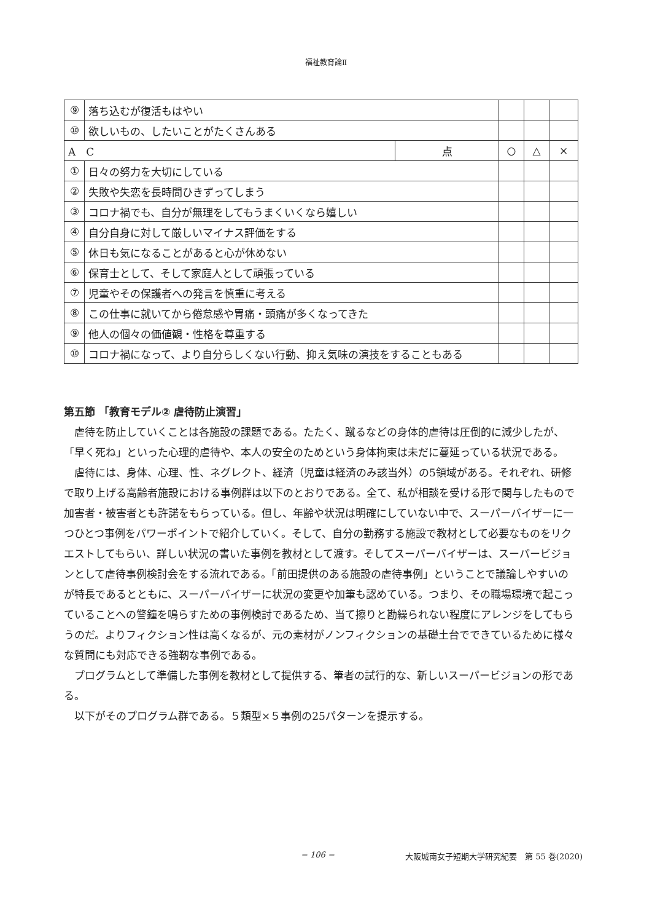福祉教育論Ⅱ
| ⑨ | 落ち込むが復活もはやい | | | | |
| ⑩ | 欲しいもの、したいことがたくさんある | | | | |
| A C | | 点 | ○ | △ | × |
| ① | 日々の努力を大切にしている | | | | |
| ② | 失敗や失恋を長時間ひきずってしまう | | | | |
| ③ | コロナ禍でも、自分が無理をしてもうまくいくなら嬉しい | | | | |
| ④ | 自分自身に対して厳しいマイナス評価をする | | | | |
| ⑤ | 休日も気になることがあると心が休めない | | | | |
| ⑥ | 保育士として、そして家庭人として頑張っている | | | | |
| ⑦ | 児童やその保護者への発言を慎重に考える | | | | |
| ⑧ | この仕事に就いてから倦怠感や胃痛・頭痛が多くなってきた | | | | |
| ⑨ | 他人の個々の価値観・性格を尊重する | | | | |
| ⑩ | コロナ禍になって、より自分らしくない行動、抑え気味の演技をすることもある | | | | |
第五節 「教育モデル② 虐待防止演習」
虐待を防止していくことは各施設の課題である。たたく、蹴るなどの身体的虐待は圧倒的に減少したが、「早く死ね」といった心理的虐待や、本人の安全のためという身体拘束は未だに蔓延っている状況である。
虐待には、身体、心理、性、ネグレクト、経済（児童は経済のみ該当外）の5領域がある。それぞれ、研修で取り上げる高齢者施設における事例群は以下のとおりである。全て、私が相談を受ける形で関与したもので加害者・被害者とも許諾をもらっている。但し、年齢や状況は明確にしていない中で、スーパーバイザーに一つひとつ事例をパワーポイントで紹介していく。そして、自分の勤務する施設で教材として必要なものをリクエストしてもらい、詳しい状況の書いた事例を教材として渡す。そしてスーパーバイザーは、スーパービジョンとして虐待事例検討会をする流れである。「前田提供のある施設の虐待事例」ということで議論しやすいのが特長であるとともに、スーパーバイザーに状況の変更や加筆も認めている。つまり、その職場環境で起こっていることへの警鐘を鳴らすための事例検討であるため、当て擦りと勘繰られない程度にアレンジをしてもらうのだ。よりフィクション性は高くなるが、元の素材がノンフィクションの基礎土台でできているために様々な質問にも対応できる強靭な事例である。
プログラムとして準備した事例を教材として提供する、筆者の試行的な、新しいスーパービジョンの形である。
以下がそのプログラム群である。５類型×５事例の25パターンを提示する。
− 106 − 大阪城南女子短期大学研究紀要　第 55 巻(2020)